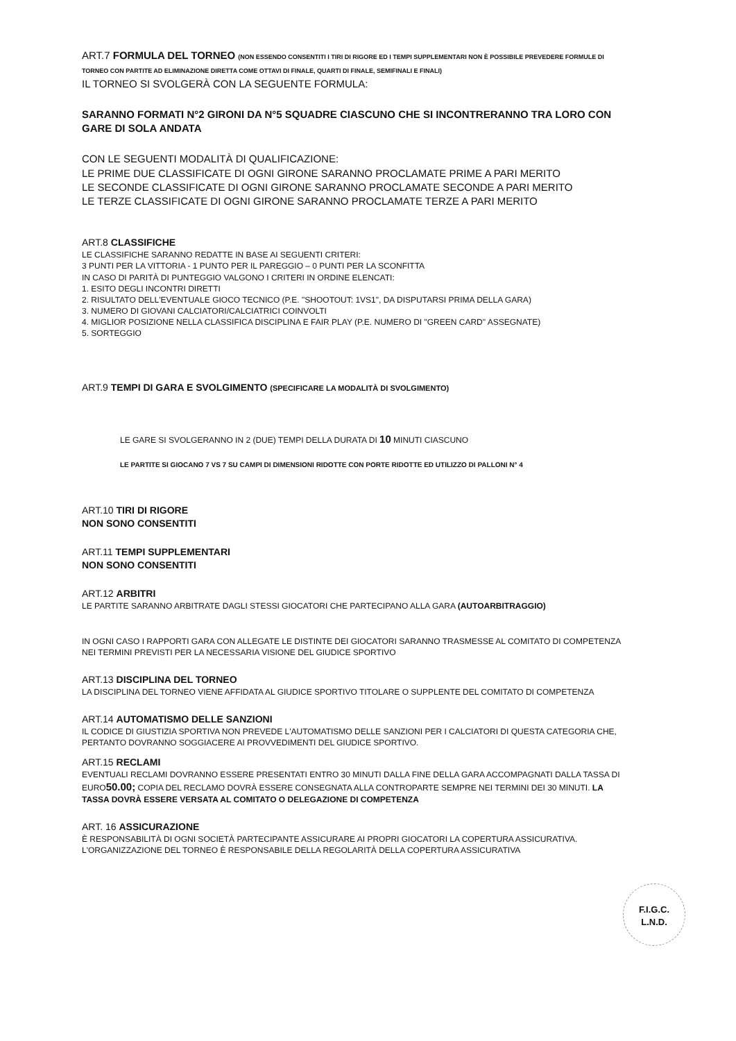ART.7 FORMULA DEL TORNEO (NON ESSENDO CONSENTITI I TIRI DI RIGORE ED I TEMPI SUPPLEMENTARI NON È POSSIBILE PREVEDERE FORMULE DI TORNEO CON PARTITE AD ELIMINAZIONE DIRETTA COME OTTAVI DI FINALE, QUARTI DI FINALE, SEMIFINALI E FINALI)
IL TORNEO SI SVOLGERÀ CON LA SEGUENTE FORMULA:
SARANNO FORMATI N°2 GIRONI DA N°5 SQUADRE CIASCUNO CHE SI INCONTRERANNO TRA LORO CON GARE DI SOLA ANDATA
CON LE SEGUENTI MODALITÀ DI QUALIFICAZIONE:
LE PRIME DUE CLASSIFICATE DI OGNI GIRONE SARANNO PROCLAMATE PRIME A PARI MERITO
LE SECONDE CLASSIFICATE DI OGNI GIRONE SARANNO PROCLAMATE SECONDE A PARI MERITO
LE TERZE CLASSIFICATE DI OGNI GIRONE SARANNO PROCLAMATE TERZE A PARI MERITO
ART.8 CLASSIFICHE
LE CLASSIFICHE SARANNO REDATTE IN BASE AI SEGUENTI CRITERI:
3 PUNTI PER LA VITTORIA - 1 PUNTO PER IL PAREGGIO – 0 PUNTI PER LA SCONFITTA
IN CASO DI PARITÀ DI PUNTEGGIO VALGONO I CRITERI IN ORDINE ELENCATI:
1. ESITO DEGLI INCONTRI DIRETTI
2. RISULTATO DELL'EVENTUALE GIOCO TECNICO (P.E. "SHOOTOUT: 1VS1", DA DISPUTARSI PRIMA DELLA GARA)
3. NUMERO DI GIOVANI CALCIATORI/CALCIATRICI COINVOLTI
4. MIGLIOR POSIZIONE NELLA CLASSIFICA DISCIPLINA E FAIR PLAY (P.E. NUMERO DI "GREEN CARD" ASSEGNATE)
5. SORTEGGIO
ART.9 TEMPI DI GARA E SVOLGIMENTO (SPECIFICARE LA MODALITÀ DI SVOLGIMENTO)
LE GARE SI SVOLGERANNO IN 2 (DUE) TEMPI DELLA DURATA DI 10 MINUTI CIASCUNO
LE PARTITE SI GIOCANO 7 VS 7 SU CAMPI DI DIMENSIONI RIDOTTE CON PORTE RIDOTTE ED UTILIZZO DI PALLONI N° 4
ART.10 TIRI DI RIGORE
NON SONO CONSENTITI
ART.11 TEMPI SUPPLEMENTARI
NON SONO CONSENTITI
ART.12 ARBITRI
LE PARTITE SARANNO ARBITRATE DAGLI STESSI GIOCATORI CHE PARTECIPANO ALLA GARA (AUTOARBITRAGGIO)
IN OGNI CASO I RAPPORTI GARA CON ALLEGATE LE DISTINTE DEI GIOCATORI SARANNO TRASMESSE AL COMITATO DI COMPETENZA NEI TERMINI PREVISTI PER LA NECESSARIA VISIONE DEL GIUDICE SPORTIVO
ART.13 DISCIPLINA DEL TORNEO
LA DISCIPLINA DEL TORNEO VIENE AFFIDATA AL GIUDICE SPORTIVO TITOLARE O SUPPLENTE DEL COMITATO DI COMPETENZA
ART.14 AUTOMATISMO DELLE SANZIONI
IL CODICE DI GIUSTIZIA SPORTIVA NON PREVEDE L'AUTOMATISMO DELLE SANZIONI PER I CALCIATORI DI QUESTA CATEGORIA CHE, PERTANTO DOVRANNO SOGGIACERE AI PROVVEDIMENTI DEL GIUDICE SPORTIVO.
ART.15 RECLAMI
EVENTUALI RECLAMI DOVRANNO ESSERE PRESENTATI ENTRO 30 MINUTI DALLA FINE DELLA GARA ACCOMPAGNATI DALLA TASSA DI EURO50.00; COPIA DEL RECLAMO DOVRÀ ESSERE CONSEGNATA ALLA CONTROPARTE SEMPRE NEI TERMINI DEI 30 MINUTI. LA TASSA DOVRÀ ESSERE VERSATA AL COMITATO O DELEGAZIONE DI COMPETENZA
ART. 16 ASSICURAZIONE
È RESPONSABILITÀ DI OGNI SOCIETÀ PARTECIPANTE ASSICURARE AI PROPRI GIOCATORI LA COPERTURA ASSICURATIVA. L'ORGANIZZAZIONE DEL TORNEO È RESPONSABILE DELLA REGOLARITÀ DELLA COPERTURA ASSICURATIVA
F.I.G.C.
L.N.D.